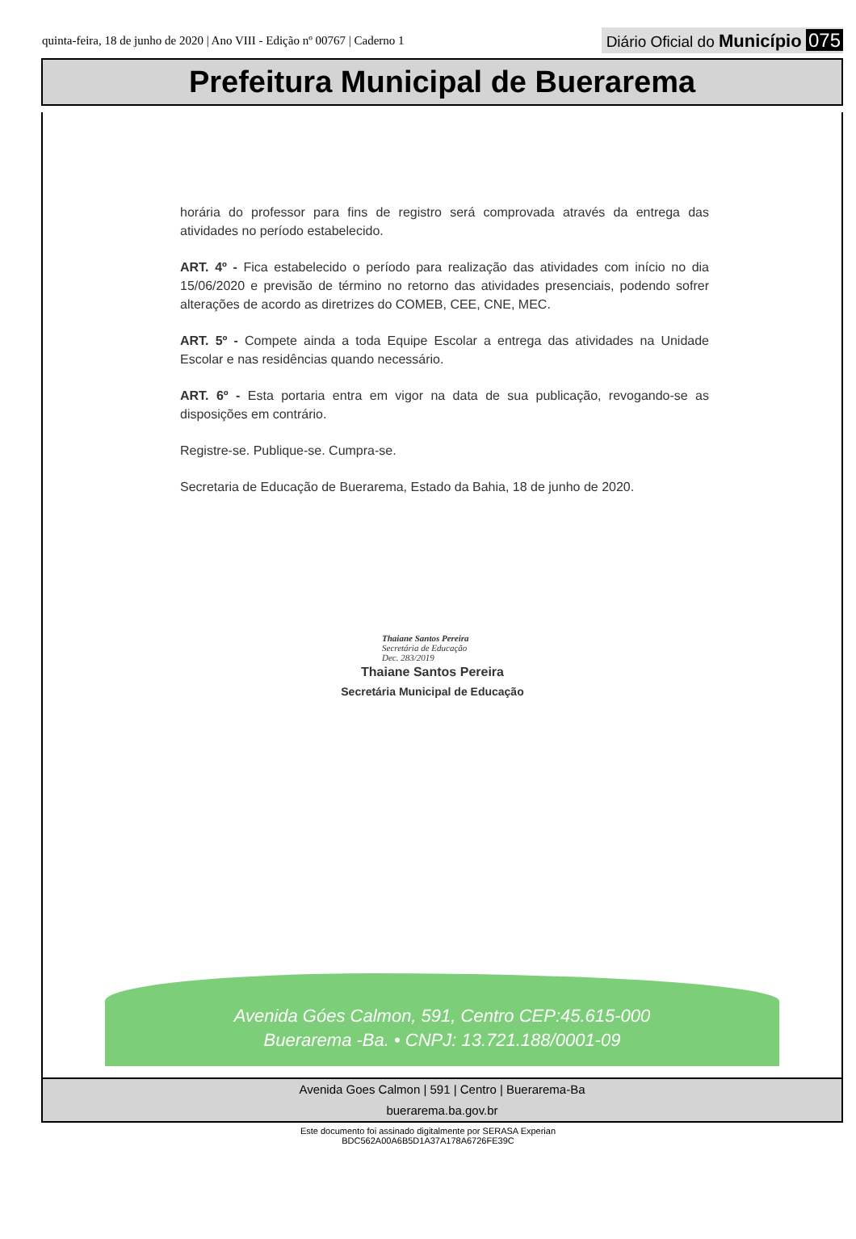quinta-feira, 18 de junho de 2020 | Ano VIII - Edição nº 00767 | Caderno 1
Diário Oficial do Município 075
Prefeitura Municipal de Buerarema
horária do professor para fins de registro será comprovada através da entrega das atividades no período estabelecido.
ART. 4º - Fica estabelecido o período para realização das atividades com início no dia 15/06/2020 e previsão de término no retorno das atividades presenciais, podendo sofrer alterações de acordo as diretrizes do COMEB, CEE, CNE, MEC.
ART. 5º - Compete ainda a toda Equipe Escolar a entrega das atividades na Unidade Escolar e nas residências quando necessário.
ART. 6º - Esta portaria entra em vigor na data de sua publicação, revogando-se as disposições em contrário.
Registre-se. Publique-se. Cumpra-se.
Secretaria de Educação de Buerarema, Estado da Bahia, 18 de junho de 2020.
Thaiane Santos Pereira
Secretária de Educação
Dec. 283/2019
Thaiane Santos Pereira
Secretária Municipal de Educação
Avenida Góes Calmon, 591, Centro CEP:45.615-000
Buerarema -Ba. • CNPJ: 13.721.188/0001-09
Avenida Goes Calmon | 591 | Centro | Buerarema-Ba
buerarema.ba.gov.br
Este documento foi assinado digitalmente por SERASA Experian
BDC562A00A6B5D1A37A178A6726FE39C